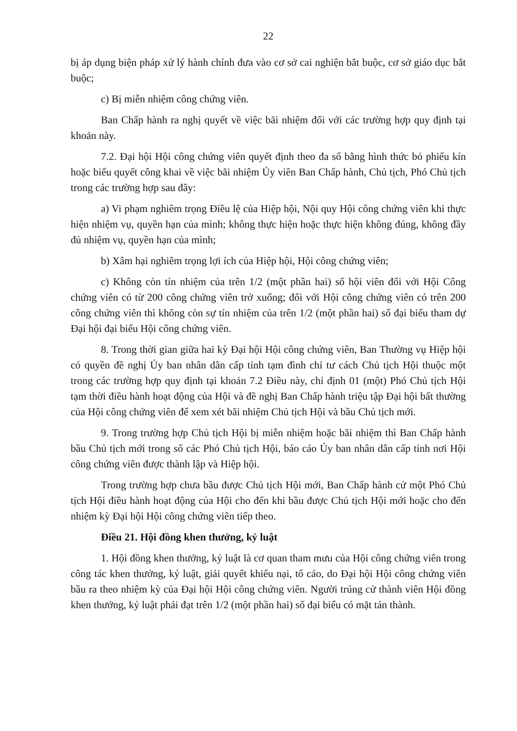22
bị áp dụng biện pháp xử lý hành chính đưa vào cơ sở cai nghiện bắt buộc, cơ sở giáo dục bắt buộc;
c) Bị miễn nhiệm công chứng viên.
Ban Chấp hành ra nghị quyết về việc bãi nhiệm đối với các trường hợp quy định tại khoản này.
7.2. Đại hội Hội công chứng viên quyết định theo đa số bằng hình thức bỏ phiếu kín hoặc biểu quyết công khai về việc bãi nhiệm Ủy viên Ban Chấp hành, Chủ tịch, Phó Chủ tịch trong các trường hợp sau đây:
a) Vi phạm nghiêm trọng Điều lệ của Hiệp hội, Nội quy Hội công chứng viên khi thực hiện nhiệm vụ, quyền hạn của mình; không thực hiện hoặc thực hiện không đúng, không đầy đủ nhiệm vụ, quyền hạn của mình;
b) Xâm hại nghiêm trọng lợi ích của Hiệp hội, Hội công chứng viên;
c) Không còn tín nhiệm của trên 1/2 (một phần hai) số hội viên đối với Hội Công chứng viên có từ 200 công chứng viên trở xuống; đối với Hội công chứng viên có trên 200 công chứng viên thì không còn sự tín nhiệm của trên 1/2 (một phần hai) số đại biểu tham dự Đại hội đại biểu Hội công chứng viên.
8. Trong thời gian giữa hai kỳ Đại hội Hội công chứng viên, Ban Thường vụ Hiệp hội có quyền đề nghị Ủy ban nhân dân cấp tỉnh tạm đình chỉ tư cách Chủ tịch Hội thuộc một trong các trường hợp quy định tại khoản 7.2 Điều này, chỉ định 01 (một) Phó Chủ tịch Hội tạm thời điều hành hoạt động của Hội và đề nghị Ban Chấp hành triệu tập Đại hội bất thường của Hội công chứng viên để xem xét bãi nhiệm Chủ tịch Hội và bầu Chủ tịch mới.
9. Trong trường hợp Chủ tịch Hội bị miễn nhiệm hoặc bãi nhiệm thì Ban Chấp hành bầu Chủ tịch mới trong số các Phó Chủ tịch Hội, báo cáo Ủy ban nhân dân cấp tỉnh nơi Hội công chứng viên được thành lập và Hiệp hội.
Trong trường hợp chưa bầu được Chủ tịch Hội mới, Ban Chấp hành cử một Phó Chủ tịch Hội điều hành hoạt động của Hội cho đến khi bầu được Chủ tịch Hội mới hoặc cho đến nhiệm kỳ Đại hội Hội công chứng viên tiếp theo.
Điều 21. Hội đồng khen thưởng, kỷ luật
1. Hội đồng khen thưởng, kỷ luật là cơ quan tham mưu của Hội công chứng viên trong công tác khen thưởng, kỷ luật, giải quyết khiếu nại, tố cáo, do Đại hội Hội công chứng viên bầu ra theo nhiệm kỳ của Đại hội Hội công chứng viên. Người trúng cử thành viên Hội đồng khen thưởng, kỷ luật phải đạt trên 1/2 (một phần hai) số đại biểu có mặt tán thành.